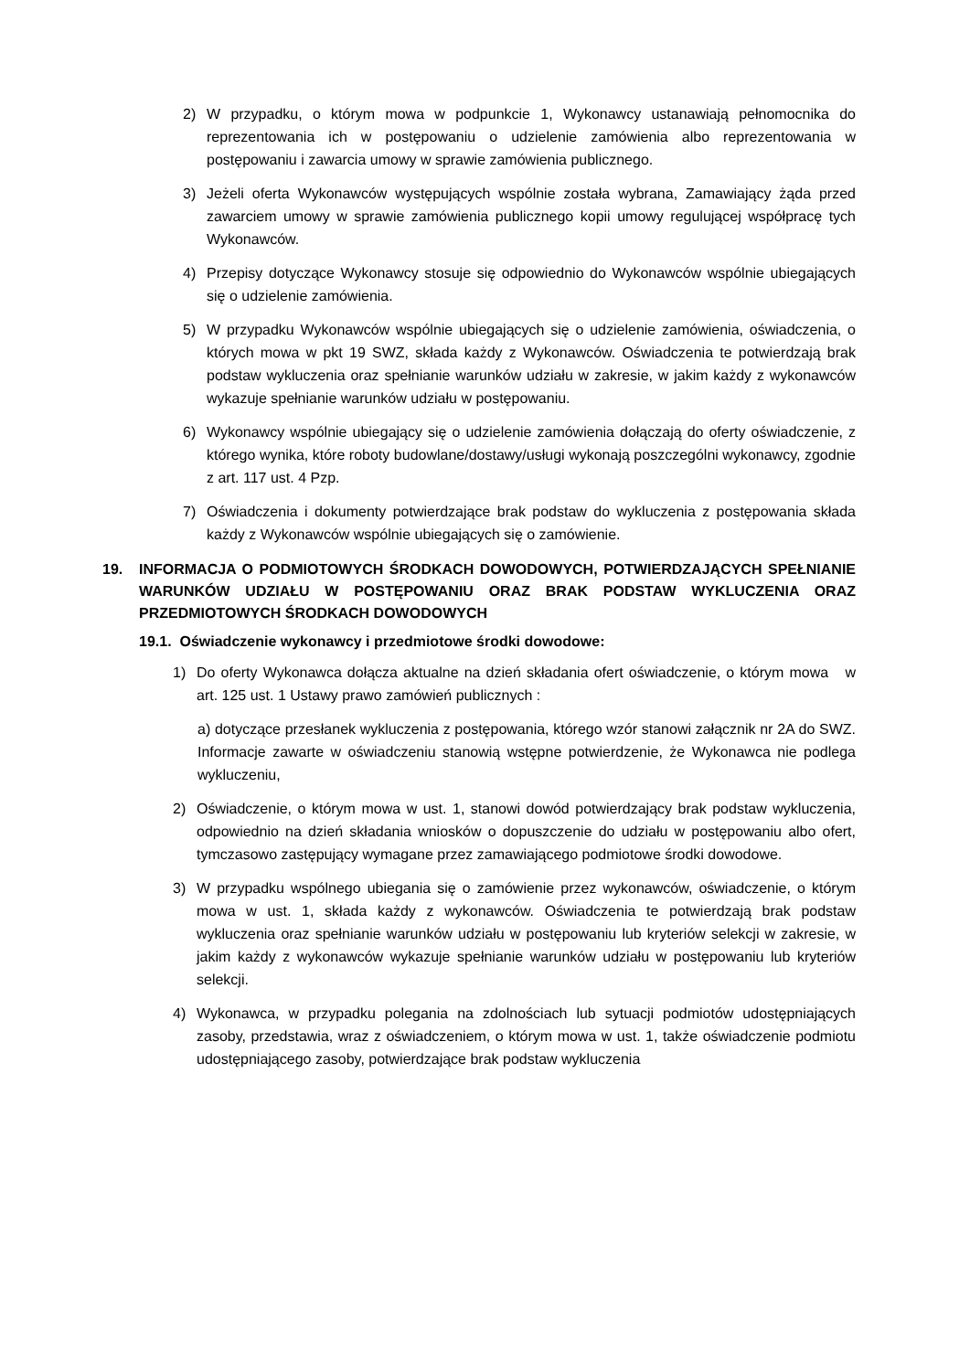2) W przypadku, o którym mowa w podpunkcie 1, Wykonawcy ustanawiają pełnomocnika do reprezentowania ich w postępowaniu o udzielenie zamówienia albo reprezentowania w postępowaniu i zawarcia umowy w sprawie zamówienia publicznego.
3) Jeżeli oferta Wykonawców występujących wspólnie została wybrana, Zamawiający żąda przed zawarciem umowy w sprawie zamówienia publicznego kopii umowy regulującej współpracę tych Wykonawców.
4) Przepisy dotyczące Wykonawcy stosuje się odpowiednio do Wykonawców wspólnie ubiegających się o udzielenie zamówienia.
5) W przypadku Wykonawców wspólnie ubiegających się o udzielenie zamówienia, oświadczenia, o których mowa w pkt 19 SWZ, składa każdy z Wykonawców. Oświadczenia te potwierdzają brak podstaw wykluczenia oraz spełnianie warunków udziału w zakresie, w jakim każdy z wykonawców wykazuje spełnianie warunków udziału w postępowaniu.
6) Wykonawcy wspólnie ubiegający się o udzielenie zamówienia dołączają do oferty oświadczenie, z którego wynika, które roboty budowlane/dostawy/usługi wykonają poszczególni wykonawcy, zgodnie z art. 117 ust. 4 Pzp.
7) Oświadczenia i dokumenty potwierdzające brak podstaw do wykluczenia z postępowania składa każdy z Wykonawców wspólnie ubiegających się o zamówienie.
19. INFORMACJA O PODMIOTOWYCH ŚRODKACH DOWODOWYCH, POTWIERDZAJĄCYCH SPEŁNIANIE WARUNKÓW UDZIAŁU W POSTĘPOWANIU ORAZ BRAK PODSTAW WYKLUCZENIA ORAZ PRZEDMIOTOWYCH ŚRODKACH DOWODOWYCH
19.1. Oświadczenie wykonawcy i przedmiotowe środki dowodowe:
1) Do oferty Wykonawca dołącza aktualne na dzień składania ofert oświadczenie, o którym mowa w art. 125 ust. 1 Ustawy prawo zamówień publicznych :
a) dotyczące przesłanek wykluczenia z postępowania, którego wzór stanowi załącznik nr 2A do SWZ. Informacje zawarte w oświadczeniu stanowią wstępne potwierdzenie, że Wykonawca nie podlega wykluczeniu,
2) Oświadczenie, o którym mowa w ust. 1, stanowi dowód potwierdzający brak podstaw wykluczenia, odpowiednio na dzień składania wniosków o dopuszczenie do udziału w postępowaniu albo ofert, tymczasowo zastępujący wymagane przez zamawiającego podmiotowe środki dowodowe.
3) W przypadku wspólnego ubiegania się o zamówienie przez wykonawców, oświadczenie, o którym mowa w ust. 1, składa każdy z wykonawców. Oświadczenia te potwierdzają brak podstaw wykluczenia oraz spełnianie warunków udziału w postępowaniu lub kryteriów selekcji w zakresie, w jakim każdy z wykonawców wykazuje spełnianie warunków udziału w postępowaniu lub kryteriów selekcji.
4) Wykonawca, w przypadku polegania na zdolnościach lub sytuacji podmiotów udostępniających zasoby, przedstawia, wraz z oświadczeniem, o którym mowa w ust. 1, także oświadczenie podmiotu udostępniającego zasoby, potwierdzające brak podstaw wykluczenia